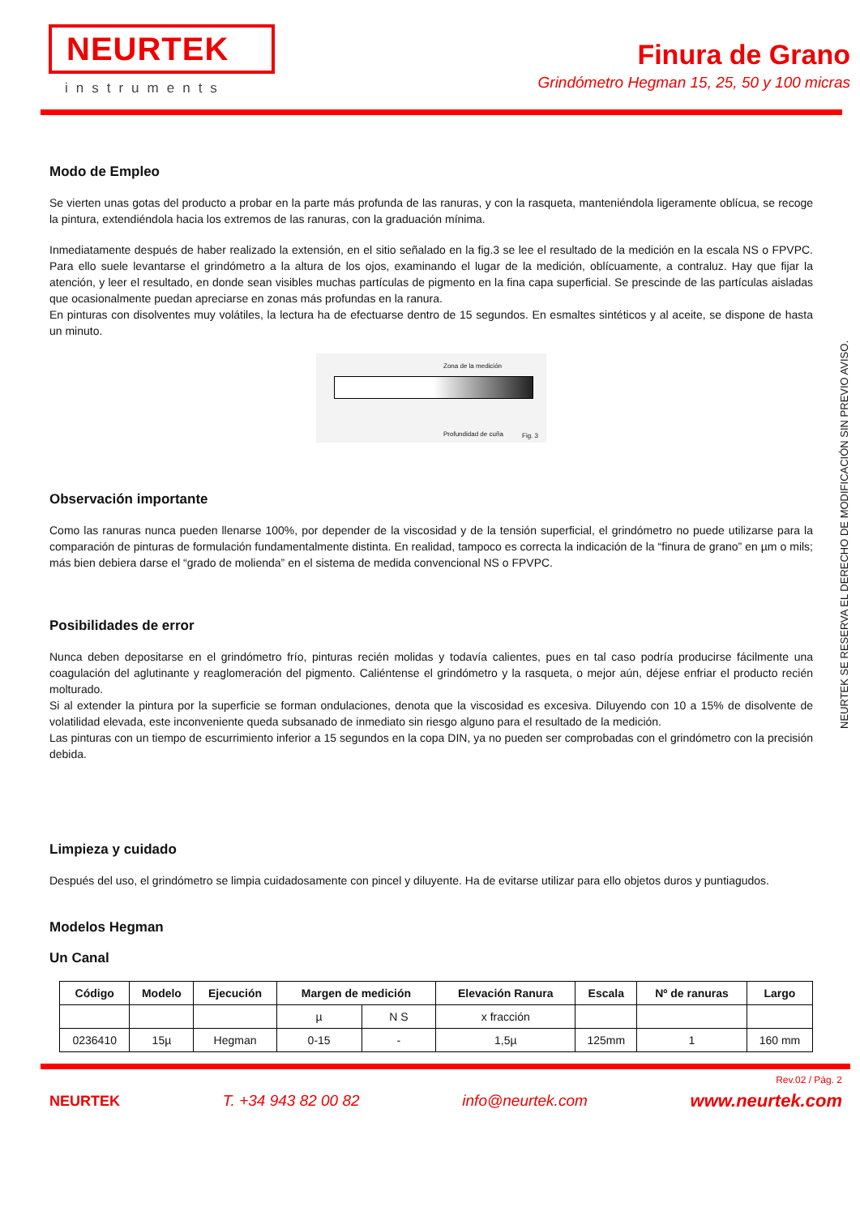NEURTEK
instruments
Finura de Grano
Grindómetro Hegman 15, 25, 50 y 100 micras
NEURTEK SE RESERVA EL DERECHO DE MODIFICACIÓN SIN PREVIO AVISO.
Modo de Empleo
Se vierten unas gotas del producto a probar en la parte más profunda de las ranuras, y con la rasqueta, manteniéndola ligeramente oblícua, se recoge la pintura, extendiéndola hacia los extremos de las ranuras, con la graduación mínima.
Inmediatamente después de haber realizado la extensión, en el sitio señalado en la fig.3 se lee el resultado de la medición en la escala NS o FPVPC. Para ello suele levantarse el grindómetro a la altura de los ojos, examinando el lugar de la medición, oblícuamente, a contraluz. Hay que fijar la atención, y leer el resultado, en donde sean visibles muchas partículas de pigmento en la fina capa superficial. Se prescinde de las partículas aisladas que ocasionalmente puedan apreciarse en zonas más profundas en la ranura.
En pinturas con disolventes muy volátiles, la lectura ha de efectuarse dentro de 15 segundos. En esmaltes sintéticos y al aceite, se dispone de hasta un minuto.
Zona de la medición
Profundidad de cuña Fig. 3
Observación importante
Como las ranuras nunca pueden llenarse 100%, por depender de la viscosidad y de la tensión superficial, el grindómetro no puede utilizarse para la comparación de pinturas de formulación fundamentalmente distinta. En realidad, tampoco es correcta la indicación de la “finura de grano” en µm o mils; más bien debiera darse el “grado de molienda” en el sistema de medida convencional NS o FPVPC.
Posibilidades de error
Nunca deben depositarse en el grindómetro frío, pinturas recién molidas y todavía calientes, pues en tal caso podría producirse fácilmente una coagulación del aglutinante y reaglomeración del pigmento. Caliéntense el grindómetro y la rasqueta, o mejor aún, déjese enfriar el producto recién molturado.
Si al extender la pintura por la superficie se forman ondulaciones, denota que la viscosidad es excesiva. Diluyendo con 10 a 15% de disolvente de volatilidad elevada, este inconveniente queda subsanado de inmediato sin riesgo alguno para el resultado de la medición.
Las pinturas con un tiempo de escurrimiento inferior a 15 segundos en la copa DIN, ya no pueden ser comprobadas con el grindómetro con la precisión debida.
Limpieza y cuidado
Después del uso, el grindómetro se limpia cuidadosamente con pincel y diluyente. Ha de evitarse utilizar para ello objetos duros y puntiagudos.
Modelos Hegman
Un Canal
| Código | Modelo | Ejecución | Margen de medición | | Elevación Ranura | Escala | Nº de ranuras | Largo |
| --- | --- | --- | --- | --- | --- | --- | --- | --- |
| | | | µ | N S | x fracción | | | |
| 0236410 | 15µ | Hegman | 0-15 | - | 1,5µ | 125mm | 1 | 160 mm |
Rev.02 / Pág. 2
NEURTEK T. +34 943 82 00 82 info@neurtek.com www.neurtek.com